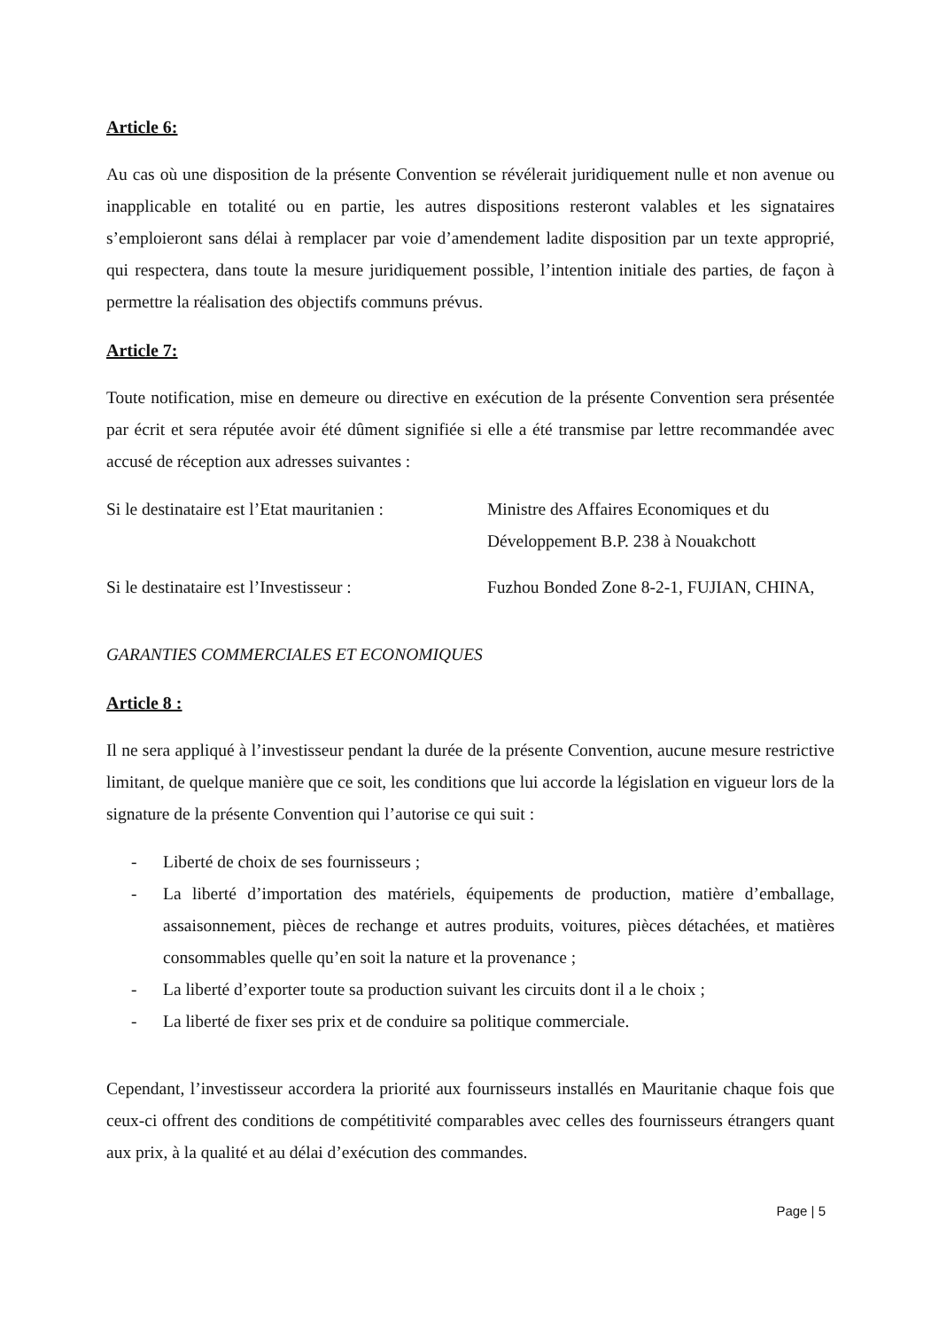Article 6:
Au cas où une disposition de la présente Convention se révélerait juridiquement nulle et non avenue ou inapplicable en totalité ou en partie, les autres dispositions resteront valables et les signataires s’emploieront sans délai à remplacer par voie d’amendement ladite disposition par un texte approprié, qui respectera, dans toute la mesure juridiquement possible, l’intention initiale des parties, de façon à permettre la réalisation des objectifs communs prévus.
Article 7:
Toute notification, mise en demeure ou directive en exécution de la présente Convention sera présentée par écrit et sera réputée avoir été dûment signifiée si elle a été transmise par lettre recommandée avec accusé de réception aux adresses suivantes :
Si le destinataire est l’Etat mauritanien :
Ministre des Affaires Economiques et du Développement B.P. 238 à Nouakchott
Si le destinataire est l’Investisseur :
Fuzhou Bonded Zone 8-2-1, FUJIAN, CHINA,
GARANTIES COMMERCIALES ET ECONOMIQUES
Article 8 :
Il ne sera appliqué à l’investisseur pendant la durée de la présente Convention, aucune mesure restrictive limitant, de quelque manière que ce soit, les conditions que lui accorde la législation en vigueur lors de la signature de la présente Convention qui l’autorise ce qui suit :
- Liberté de choix de ses fournisseurs ;
- La liberté d’importation des matériels, équipements de production, matière d’emballage, assaisonnement, pièces de rechange et autres produits, voitures, pièces détachées, et matières consommables quelle qu’en soit la nature et la provenance ;
- La liberté d’exporter toute sa production suivant les circuits dont il a le choix ;
- La liberté de fixer ses prix et de conduire sa politique commerciale.
Cependant, l’investisseur accordera la priorité aux fournisseurs installés en Mauritanie chaque fois que ceux-ci offrent des conditions de compétitivité comparables avec celles des fournisseurs étrangers quant aux prix, à la qualité et au délai d’exécution des commandes.
Page | 5